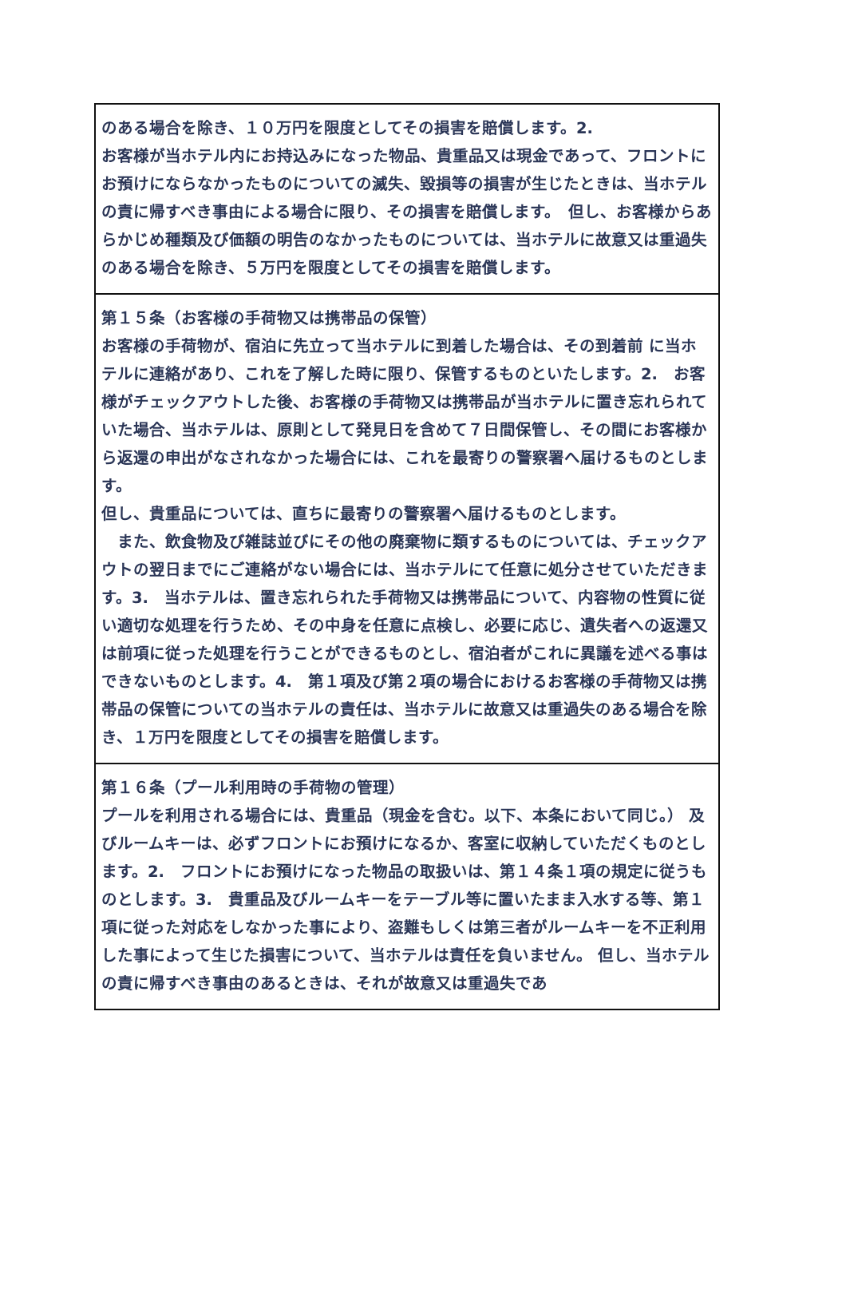| のある場合を除き、１０万円を限度としてその損害を賠償します。2. お客様が当ホテル内にお持込みになった物品、貴重品又は現金であって、フロントにお預けにならなかったものについての滅失、毀損等の損害が生じたときは、当ホテルの責に帰すべき事由による場合に限り、その損害を賠償します。 但し、お客様からあらかじめ種類及び価額の明告のなかったものについては、当ホテルに故意又は重過失のある場合を除き、５万円を限度としてその損害を賠償します。 |
| 第１５条（お客様の手荷物又は携帯品の保管） お客様の手荷物が、宿泊に先立って当ホテルに到着した場合は、その到着前 に当ホテルに連絡があり、これを了解した時に限り、保管するものといたします。2. お客様がチェックアウトした後、お客様の手荷物又は携帯品が当ホテルに置き忘れられていた場合、当ホテルは、原則として発見日を含めて７日間保管し、その間にお客様から返還の申出がなされなかった場合には、これを最寄りの警察署へ届けるものとします。 但し、貴重品については、直ちに最寄りの警察署へ届けるものとします。 また、飲食物及び雑誌並びにその他の廃棄物に類するものについては、チェックアウトの翌日までにご連絡がない場合には、当ホテルにて任意に処分させていただきます。3. 当ホテルは、置き忘れられた手荷物又は携帯品について、内容物の性質に従い適切な処理を行うため、その中身を任意に点検し、必要に応じ、遺失者への返還又は前項に従った処理を行うことができるものとし、宿泊者がこれに異議を述べる事はできないものとします。4. 第１項及び第２項の場合におけるお客様の手荷物又は携帯品の保管についての当ホテルの責任は、当ホテルに故意又は重過失のある場合を除き、１万円を限度としてその損害を賠償します。 |
| 第１６条（プール利用時の手荷物の管理） プールを利用される場合には、貴重品（現金を含む。以下、本条において同じ。） 及びルームキーは、必ずフロントにお預けになるか、客室に収納していただくものとします。2. フロントにお預けになった物品の取扱いは、第１４条１項の規定に従うものとします。3. 貴重品及びルームキーをテーブル等に置いたまま入水する等、第１項に従った対応をしなかった事により、盗難もしくは第三者がルームキーを不正利用した事によって生じた損害について、当ホテルは責任を負いません。 但し、当ホテルの責に帰すべき事由のあるときは、それが故意又は重過失であ |